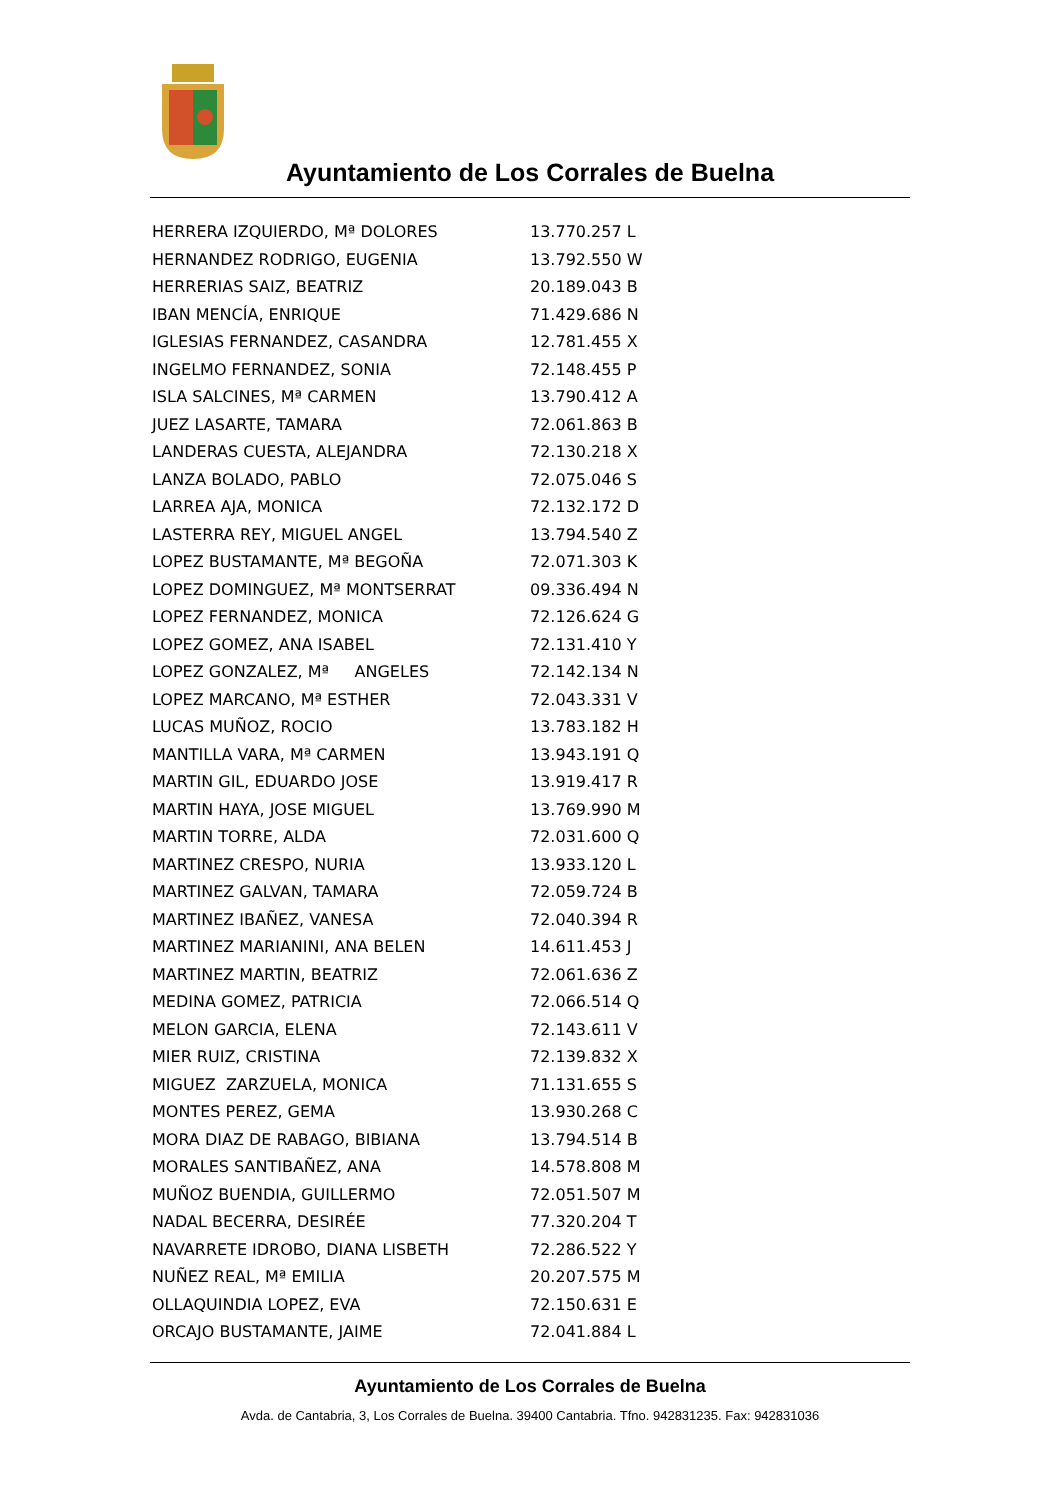Ayuntamiento de Los Corrales de Buelna
| HERRERA IZQUIERDO, Mª DOLORES | 13.770.257 L |
| HERNANDEZ RODRIGO, EUGENIA | 13.792.550 W |
| HERRERIAS SAIZ, BEATRIZ | 20.189.043 B |
| IBAN MENCÍA, ENRIQUE | 71.429.686 N |
| IGLESIAS FERNANDEZ, CASANDRA | 12.781.455 X |
| INGELMO FERNANDEZ, SONIA | 72.148.455 P |
| ISLA SALCINES, Mª CARMEN | 13.790.412 A |
| JUEZ LASARTE, TAMARA | 72.061.863 B |
| LANDERAS CUESTA, ALEJANDRA | 72.130.218 X |
| LANZA BOLADO, PABLO | 72.075.046 S |
| LARREA AJA, MONICA | 72.132.172 D |
| LASTERRA REY, MIGUEL ANGEL | 13.794.540 Z |
| LOPEZ BUSTAMANTE, Mª BEGOÑA | 72.071.303 K |
| LOPEZ DOMINGUEZ, Mª MONTSERRAT | 09.336.494 N |
| LOPEZ FERNANDEZ, MONICA | 72.126.624 G |
| LOPEZ GOMEZ, ANA ISABEL | 72.131.410 Y |
| LOPEZ GONZALEZ, Mª ANGELES | 72.142.134 N |
| LOPEZ MARCANO, Mª ESTHER | 72.043.331 V |
| LUCAS MUÑOZ, ROCIO | 13.783.182 H |
| MANTILLA VARA, Mª CARMEN | 13.943.191 Q |
| MARTIN GIL, EDUARDO JOSE | 13.919.417 R |
| MARTIN HAYA, JOSE MIGUEL | 13.769.990 M |
| MARTIN TORRE, ALDA | 72.031.600 Q |
| MARTINEZ CRESPO, NURIA | 13.933.120 L |
| MARTINEZ GALVAN, TAMARA | 72.059.724 B |
| MARTINEZ IBAÑEZ, VANESA | 72.040.394 R |
| MARTINEZ MARIANINI, ANA BELEN | 14.611.453 J |
| MARTINEZ MARTIN, BEATRIZ | 72.061.636 Z |
| MEDINA GOMEZ, PATRICIA | 72.066.514 Q |
| MELON GARCIA, ELENA | 72.143.611 V |
| MIER RUIZ, CRISTINA | 72.139.832 X |
| MIGUEZ ZARZUELA, MONICA | 71.131.655 S |
| MONTES PEREZ, GEMA | 13.930.268 C |
| MORA DIAZ DE RABAGO, BIBIANA | 13.794.514 B |
| MORALES SANTIBAÑEZ, ANA | 14.578.808 M |
| MUÑOZ BUENDIA, GUILLERMO | 72.051.507 M |
| NADAL BECERRA, DESIRÉE | 77.320.204 T |
| NAVARRETE IDROBO, DIANA LISBETH | 72.286.522 Y |
| NUÑEZ REAL, Mª EMILIA | 20.207.575 M |
| OLLAQUINDIA LOPEZ, EVA | 72.150.631 E |
| ORCAJO BUSTAMANTE, JAIME | 72.041.884 L |
Ayuntamiento de Los Corrales de Buelna
Avda. de Cantabria, 3, Los Corrales de Buelna. 39400 Cantabria. Tfno. 942831235. Fax: 942831036